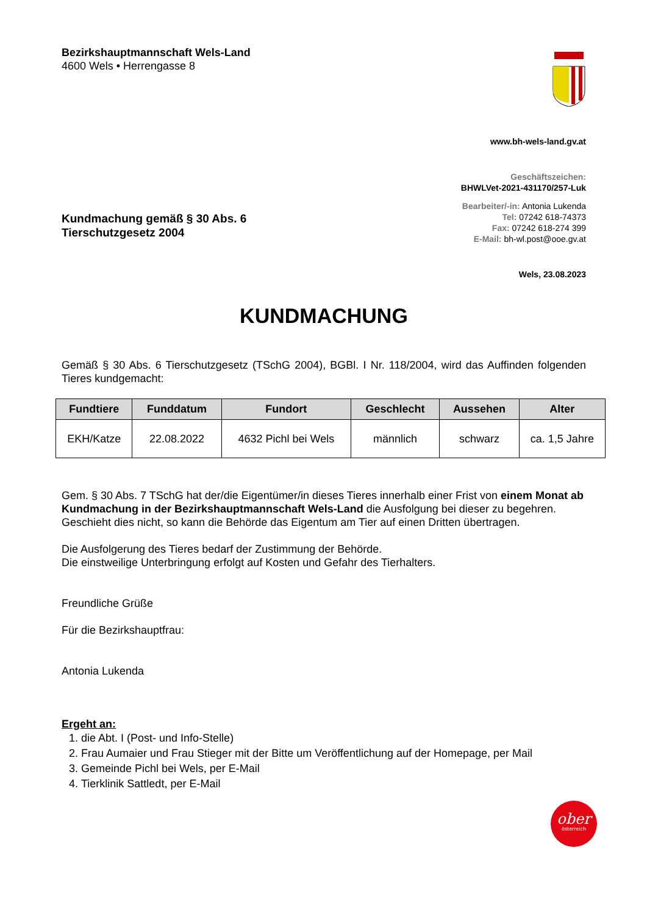Bezirkshauptmannschaft Wels-Land
4600 Wels • Herrengasse 8
www.bh-wels-land.gv.at
Geschäftszeichen:
BHWLVet-2021-431170/257-Luk
Kundmachung gemäß § 30 Abs. 6
Tierschutzgesetz 2004
Bearbeiter/-in: Antonia Lukenda
Tel: 07242 618-74373
Fax: 07242 618-274 399
E-Mail: bh-wl.post@ooe.gv.at
Wels, 23.08.2023
KUNDMACHUNG
Gemäß § 30 Abs. 6 Tierschutzgesetz (TSchG 2004), BGBl. I Nr. 118/2004, wird das Auffinden folgenden Tieres kundgemacht:
| Fundtiere | Funddatum | Fundort | Geschlecht | Aussehen | Alter |
| --- | --- | --- | --- | --- | --- |
| EKH/Katze | 22.08.2022 | 4632 Pichl bei Wels | männlich | schwarz | ca. 1,5 Jahre |
Gem. § 30 Abs. 7 TSchG hat der/die Eigentümer/in dieses Tieres innerhalb einer Frist von einem Monat ab Kundmachung in der Bezirkshauptmannschaft Wels-Land die Ausfolgung bei dieser zu begehren.
Geschieht dies nicht, so kann die Behörde das Eigentum am Tier auf einen Dritten übertragen.
Die Ausfolgerung des Tieres bedarf der Zustimmung der Behörde.
Die einstweilige Unterbringung erfolgt auf Kosten und Gefahr des Tierhalters.
Freundliche Grüße
Für die Bezirkshauptfrau:
Antonia Lukenda
Ergeht an:
1. die Abt. I (Post- und Info-Stelle)
2. Frau Aumaier und Frau Stieger mit der Bitte um Veröffentlichung auf der Homepage, per Mail
3. Gemeinde Pichl bei Wels, per E-Mail
4. Tierklinik Sattledt, per E-Mail
ober
österreich